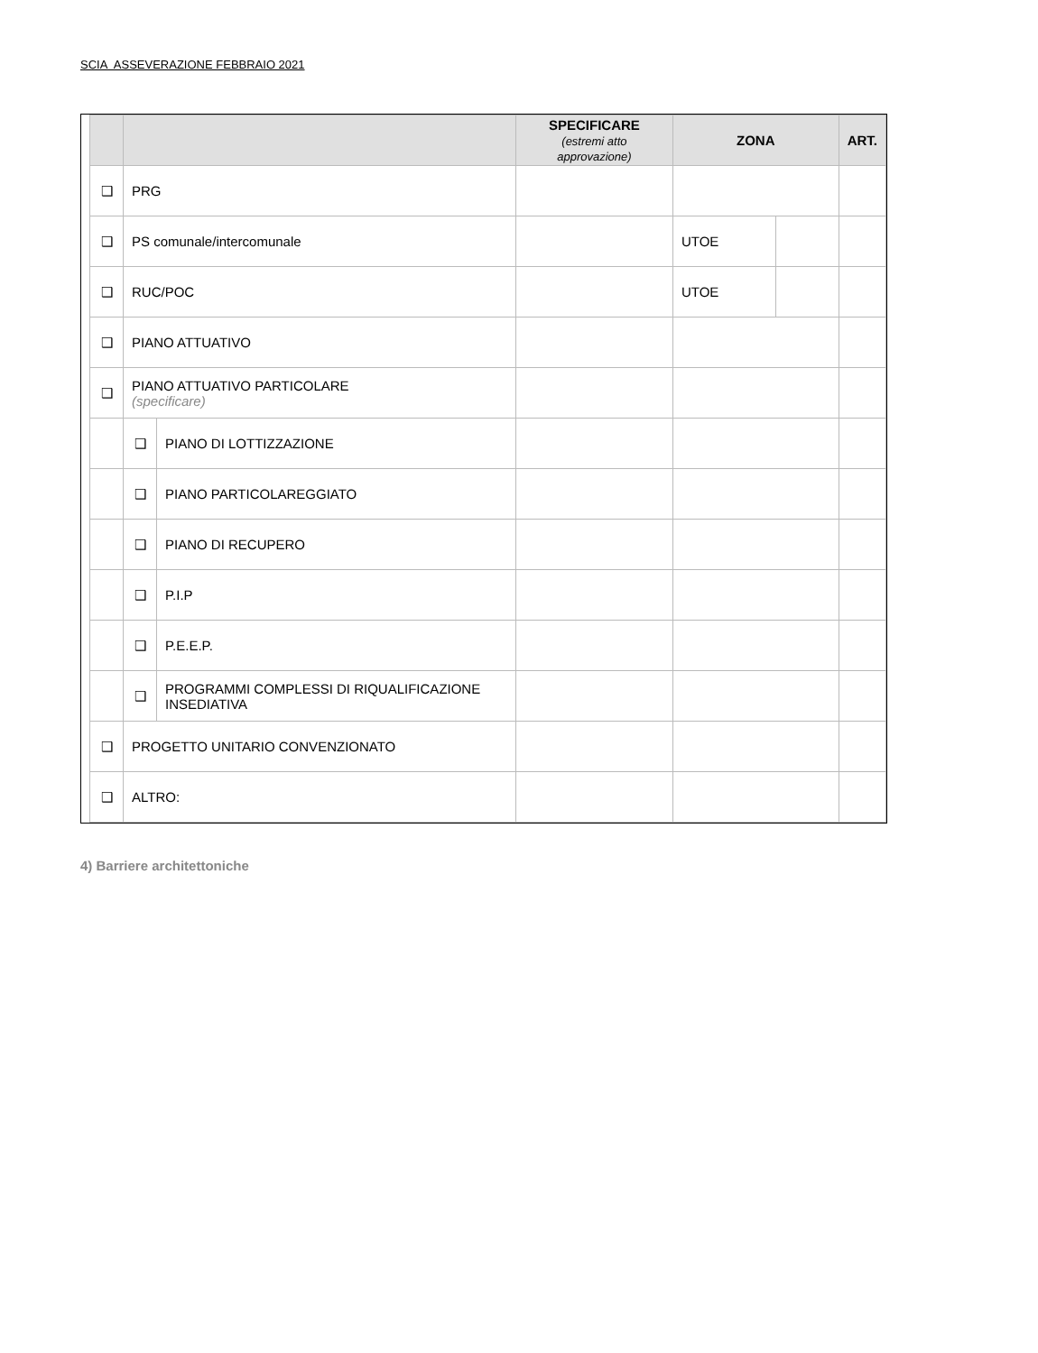SCIA ASSEVERAZIONE FEBBRAIO 2021
| | | | SPECIFICARE (estremi atto approvazione) | ZONA | | ART. |
| --- | --- | --- | --- | --- | --- | --- |
| ❑ | PRG | | | | | |
| ❑ | PS comunale/intercomunale | | | UTOE | | |
| ❑ | RUC/POC | | | UTOE | | |
| ❑ | PIANO ATTUATIVO | | | | | |
| ❑ | PIANO ATTUATIVO PARTICOLARE (specificare) | | | | | |
| | ❑ | PIANO DI LOTTIZZAZIONE | | | | |
| | ❑ | PIANO PARTICOLAREGGIATO | | | | |
| | ❑ | PIANO DI RECUPERO | | | | |
| | ❑ | P.I.P | | | | |
| | ❑ | P.E.E.P. | | | | |
| | ❑ | PROGRAMMI COMPLESSI DI RIQUALIFICAZIONE INSEDIATIVA | | | | |
| ❑ | PROGETTO UNITARIO CONVENZIONATO | | | | | |
| ❑ | ALTRO: | | | | | |
4) Barriere architettoniche